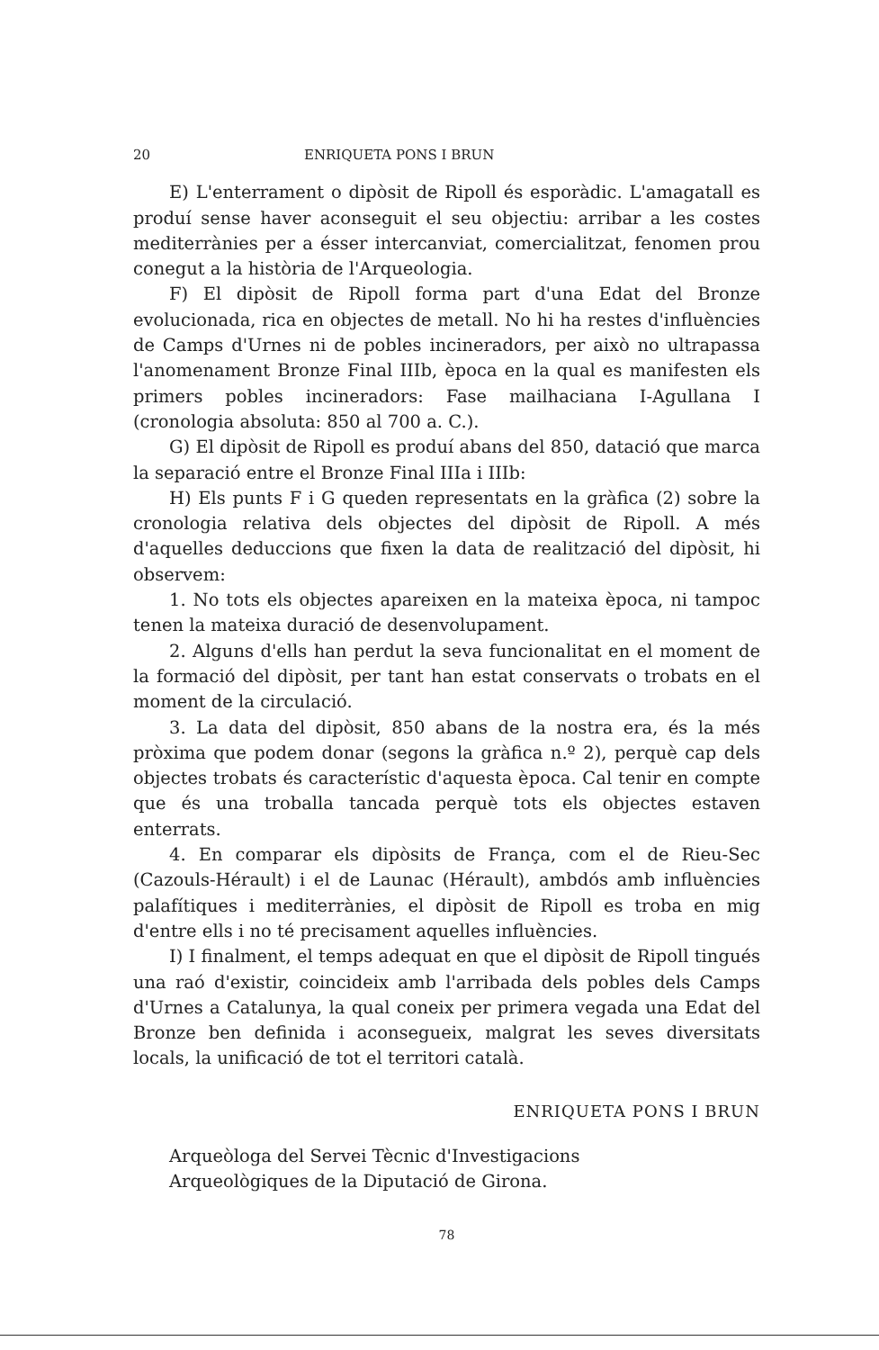20 ENRIQUETA PONS I BRUN
E) L'enterrament o dipòsit de Ripoll és esporàdic. L'amagatall es produí sense haver aconseguit el seu objectiu: arribar a les costes mediterrànies per a ésser intercanviat, comercialitzat, fenomen prou conegut a la història de l'Arqueologia.
F) El dipòsit de Ripoll forma part d'una Edat del Bronze evolucionada, rica en objectes de metall. No hi ha restes d'influències de Camps d'Urnes ni de pobles incineradors, per això no ultrapassa l'anomenament Bronze Final IIIb, època en la qual es manifesten els primers pobles incineradors: Fase mailhaciana I-Agullana I (cronologia absoluta: 850 al 700 a. C.).
G) El dipòsit de Ripoll es produí abans del 850, datació que marca la separació entre el Bronze Final IIIa i IIIb:
H) Els punts F i G queden representats en la gràfica (2) sobre la cronologia relativa dels objectes del dipòsit de Ripoll. A més d'aquelles deduccions que fixen la data de realització del dipòsit, hi observem:
1. No tots els objectes apareixen en la mateixa època, ni tampoc tenen la mateixa duració de desenvolupament.
2. Alguns d'ells han perdut la seva funcionalitat en el moment de la formació del dipòsit, per tant han estat conservats o trobats en el moment de la circulació.
3. La data del dipòsit, 850 abans de la nostra era, és la més pròxima que podem donar (segons la gràfica n.º 2), perquè cap dels objectes trobats és característic d'aquesta època. Cal tenir en compte que és una troballa tancada perquè tots els objectes estaven enterrats.
4. En comparar els dipòsits de França, com el de Rieu-Sec (Cazouls-Hérault) i el de Launac (Hérault), ambdós amb influències palafítiques i mediterrànies, el dipòsit de Ripoll es troba en mig d'entre ells i no té precisament aquelles influències.
I) I finalment, el temps adequat en que el dipòsit de Ripoll tingués una raó d'existir, coincideix amb l'arribada dels pobles dels Camps d'Urnes a Catalunya, la qual coneix per primera vegada una Edat del Bronze ben definida i aconsegueix, malgrat les seves diversitats locals, la unificació de tot el territori català.
ENRIQUETA PONS I BRUN
Arqueòloga del Servei Tècnic d'Investigacions
Arqueològiques de la Diputació de Girona.
78